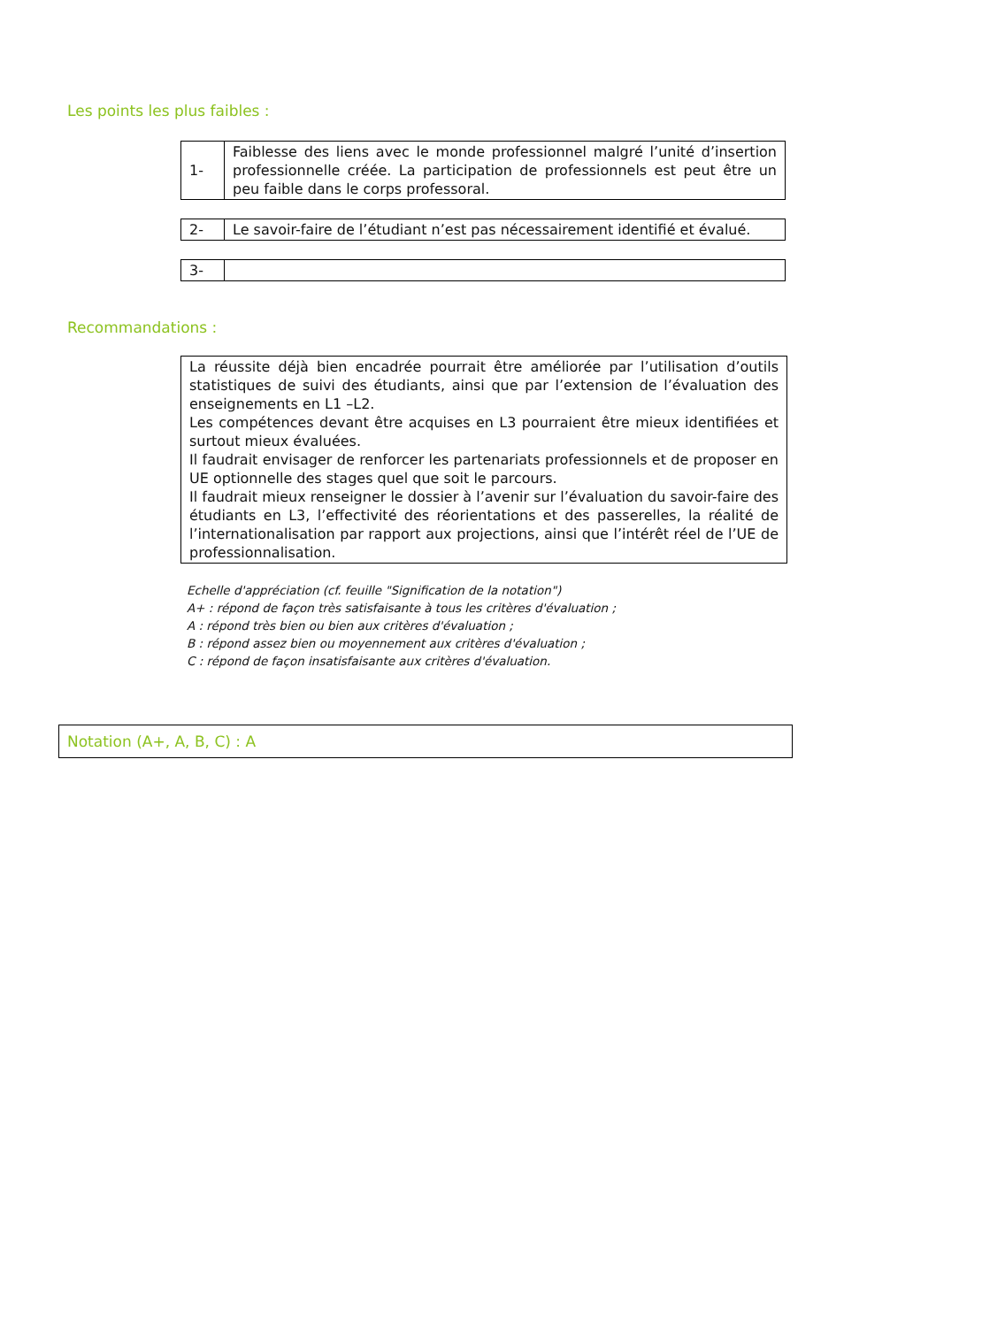Les points les plus faibles :
| 1- | Faiblesse des liens avec le monde professionnel malgré l’unité d’insertion professionnelle créée. La participation de professionnels est peut être un peu faible dans le corps professoral. |
| 2- | Le savoir-faire de l’étudiant n’est pas nécessairement identifié et évalué. |
| 3- | |
Recommandations :
La réussite déjà bien encadrée pourrait être améliorée par l’utilisation d’outils statistiques de suivi des étudiants, ainsi que par l’extension de l’évaluation des enseignements en L1 –L2.
Les compétences devant être acquises en L3 pourraient être mieux identifiées et surtout mieux évaluées.
Il faudrait envisager de renforcer les partenariats professionnels et de proposer en UE optionnelle des stages quel que soit le parcours.
Il faudrait mieux renseigner le dossier à l’avenir sur l’évaluation du savoir-faire des étudiants en L3, l’effectivité des réorientations et des passerelles, la réalité de l’internationalisation par rapport aux projections, ainsi que l’intérêt réel de l’UE de professionnalisation.
Echelle d'appréciation (cf. feuille "Signification de la notation")
A+ : répond de façon très satisfaisante à tous les critères d'évaluation ;
A : répond très bien ou bien aux critères d'évaluation ;
B : répond assez bien ou moyennement aux critères d'évaluation ;
C : répond de façon insatisfaisante aux critères d'évaluation.
Notation (A+, A, B, C) : A